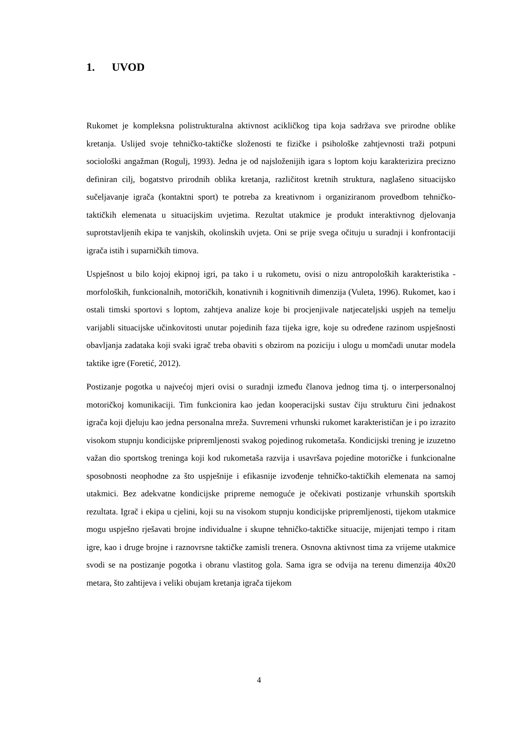1. UVOD
Rukomet je kompleksna polistrukturalna aktivnost acikličkog tipa koja sadržava sve prirodne oblike kretanja. Uslijed svoje tehničko-taktičke složenosti te fizičke i psihološke zahtjevnosti traži potpuni sociološki angažman (Rogulj, 1993). Jedna je od najsloženijih igara s loptom koju karakterizira precizno definiran cilj, bogatstvo prirodnih oblika kretanja, različitost kretnih struktura, naglašeno situacijsko sučeljavanje igrača (kontaktni sport) te potreba za kreativnom i organiziranom provedbom tehničko-taktičkih elemenata u situacijskim uvjetima. Rezultat utakmice je produkt interaktivnog djelovanja suprotstavljenih ekipa te vanjskih, okolinskih uvjeta. Oni se prije svega očituju u suradnji i konfrontaciji igrača istih i suparničkih timova.
Uspješnost u bilo kojoj ekipnoj igri, pa tako i u rukometu, ovisi o nizu antropoloških karakteristika - morfoloških, funkcionalnih, motoričkih, konativnih i kognitivnih dimenzija (Vuleta, 1996). Rukomet, kao i ostali timski sportovi s loptom, zahtjeva analize koje bi procjenjivale natjecateljski uspjeh na temelju varijabli situacijske učinkovitosti unutar pojedinih faza tijeka igre, koje su određene razinom uspješnosti obavljanja zadataka koji svaki igrač treba obaviti s obzirom na poziciju i ulogu u momčadi unutar modela taktike igre (Foretić, 2012).
Postizanje pogotka u najvećoj mjeri ovisi o suradnji između članova jednog tima tj. o interpersonalnoj motoričkoj komunikaciji. Tim funkcionira kao jedan kooperacijski sustav čiju strukturu čini jednakost igrača koji djeluju kao jedna personalna mreža. Suvremeni vrhunski rukomet karakterističan je i po izrazito visokom stupnju kondicijske pripremljenosti svakog pojedinog rukometaša. Kondicijski trening je izuzetno važan dio sportskog treninga koji kod rukometaša razvija i usavršava pojedine motoričke i funkcionalne sposobnosti neophodne za što uspješnije i efikasnije izvođenje tehničko-taktičkih elemenata na samoj utakmici. Bez adekvatne kondicijske pripreme nemoguće je očekivati postizanje vrhunskih sportskih rezultata. Igrač i ekipa u cjelini, koji su na visokom stupnju kondicijske pripremljenosti, tijekom utakmice mogu uspješno rješavati brojne individualne i skupne tehničko-taktičke situacije, mijenjati tempo i ritam igre, kao i druge brojne i raznovrsne taktičke zamisli trenera. Osnovna aktivnost tima za vrijeme utakmice svodi se na postizanje pogotka i obranu vlastitog gola. Sama igra se odvija na terenu dimenzija 40x20 metara, što zahtijeva i veliki obujam kretanja igrača tijekom
4